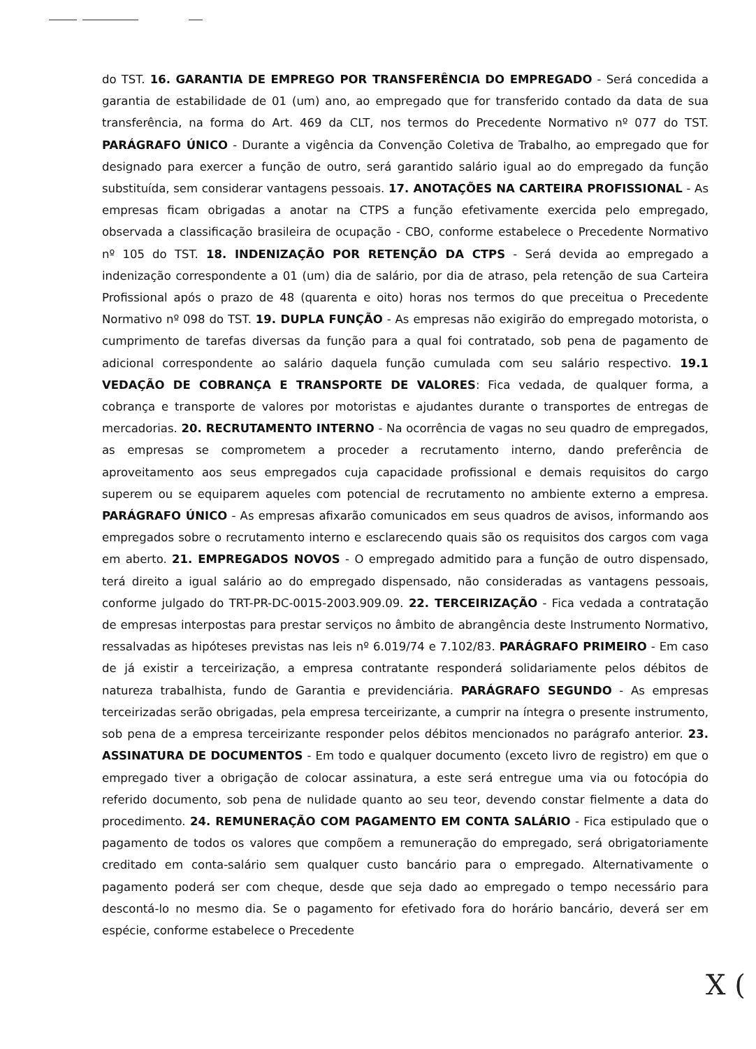do TST. 16. GARANTIA DE EMPREGO POR TRANSFERÊNCIA DO EMPREGADO - Será concedida a garantia de estabilidade de 01 (um) ano, ao empregado que for transferido contado da data de sua transferência, na forma do Art. 469 da CLT, nos termos do Precedente Normativo nº 077 do TST. PARÁGRAFO ÚNICO - Durante a vigência da Convenção Coletiva de Trabalho, ao empregado que for designado para exercer a função de outro, será garantido salário igual ao do empregado da função substituída, sem considerar vantagens pessoais. 17. ANOTAÇÕES NA CARTEIRA PROFISSIONAL - As empresas ficam obrigadas a anotar na CTPS a função efetivamente exercida pelo empregado, observada a classificação brasileira de ocupação - CBO, conforme estabelece o Precedente Normativo nº 105 do TST. 18. INDENIZAÇÃO POR RETENÇÃO DA CTPS - Será devida ao empregado a indenização correspondente a 01 (um) dia de salário, por dia de atraso, pela retenção de sua Carteira Profissional após o prazo de 48 (quarenta e oito) horas nos termos do que preceitua o Precedente Normativo nº 098 do TST. 19. DUPLA FUNÇÃO - As empresas não exigirão do empregado motorista, o cumprimento de tarefas diversas da função para a qual foi contratado, sob pena de pagamento de adicional correspondente ao salário daquela função cumulada com seu salário respectivo. 19.1 VEDAÇÃO DE COBRANÇA E TRANSPORTE DE VALORES: Fica vedada, de qualquer forma, a cobrança e transporte de valores por motoristas e ajudantes durante o transportes de entregas de mercadorias. 20. RECRUTAMENTO INTERNO - Na ocorrência de vagas no seu quadro de empregados, as empresas se comprometem a proceder a recrutamento interno, dando preferência de aproveitamento aos seus empregados cuja capacidade profissional e demais requisitos do cargo superem ou se equiparem aqueles com potencial de recrutamento no ambiente externo a empresa. PARÁGRAFO ÚNICO - As empresas afixarão comunicados em seus quadros de avisos, informando aos empregados sobre o recrutamento interno e esclarecendo quais são os requisitos dos cargos com vaga em aberto. 21. EMPREGADOS NOVOS - O empregado admitido para a função de outro dispensado, terá direito a igual salário ao do empregado dispensado, não consideradas as vantagens pessoais, conforme julgado do TRT-PR-DC-0015-2003.909.09. 22. TERCEIRIZAÇÃO - Fica vedada a contratação de empresas interpostas para prestar serviços no âmbito de abrangência deste Instrumento Normativo, ressalvadas as hipóteses previstas nas leis nº 6.019/74 e 7.102/83. PARÁGRAFO PRIMEIRO - Em caso de já existir a terceirização, a empresa contratante responderá solidariamente pelos débitos de natureza trabalhista, fundo de Garantia e previdenciária. PARÁGRAFO SEGUNDO - As empresas terceirizadas serão obrigadas, pela empresa terceirizante, a cumprir na íntegra o presente instrumento, sob pena de a empresa terceirizante responder pelos débitos mencionados no parágrafo anterior. 23. ASSINATURA DE DOCUMENTOS - Em todo e qualquer documento (exceto livro de registro) em que o empregado tiver a obrigação de colocar assinatura, a este será entregue uma via ou fotocópia do referido documento, sob pena de nulidade quanto ao seu teor, devendo constar fielmente a data do procedimento. 24. REMUNERAÇÃO COM PAGAMENTO EM CONTA SALÁRIO - Fica estipulado que o pagamento de todos os valores que compõem a remuneração do empregado, será obrigatoriamente creditado em conta-salário sem qualquer custo bancário para o empregado. Alternativamente o pagamento poderá ser com cheque, desde que seja dado ao empregado o tempo necessário para descontá-lo no mesmo dia. Se o pagamento for efetivado fora do horário bancário, deverá ser em espécie, conforme estabelece o Precedente
X (